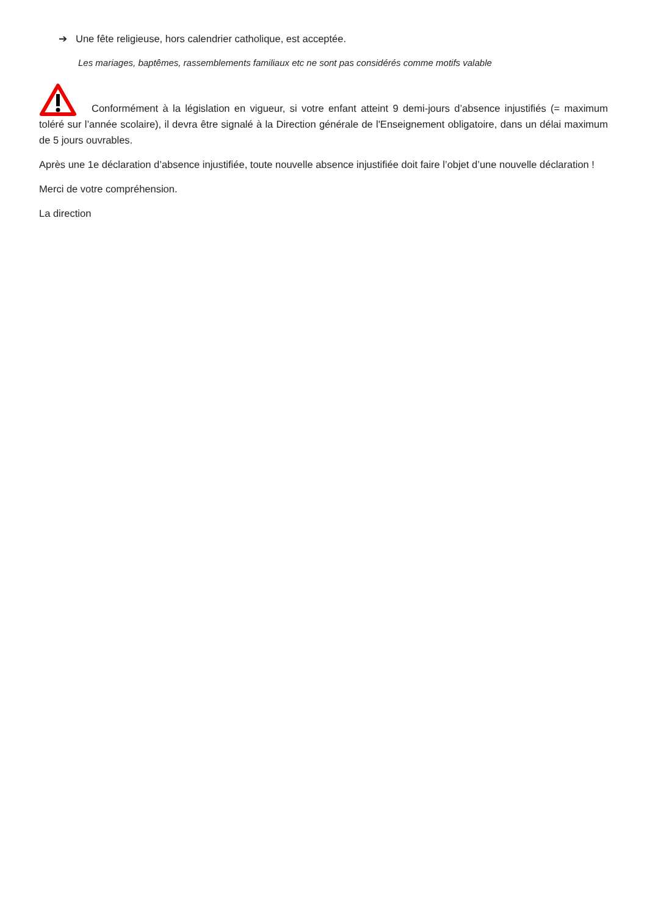➔ Une fête religieuse, hors calendrier catholique, est acceptée.
Les mariages, baptêmes, rassemblements familiaux etc ne sont pas considérés comme motifs valable
Conformément à la législation en vigueur, si votre enfant atteint 9 demi-jours d’absence injustifiés (= maximum toléré sur l’année scolaire), il devra être signalé à la Direction générale de l'Enseignement obligatoire, dans un délai maximum de 5 jours ouvrables.
Après une 1e déclaration d’absence injustifiée, toute nouvelle absence injustifiée doit faire l’objet d’une nouvelle déclaration !
Merci de votre compréhension.
La direction